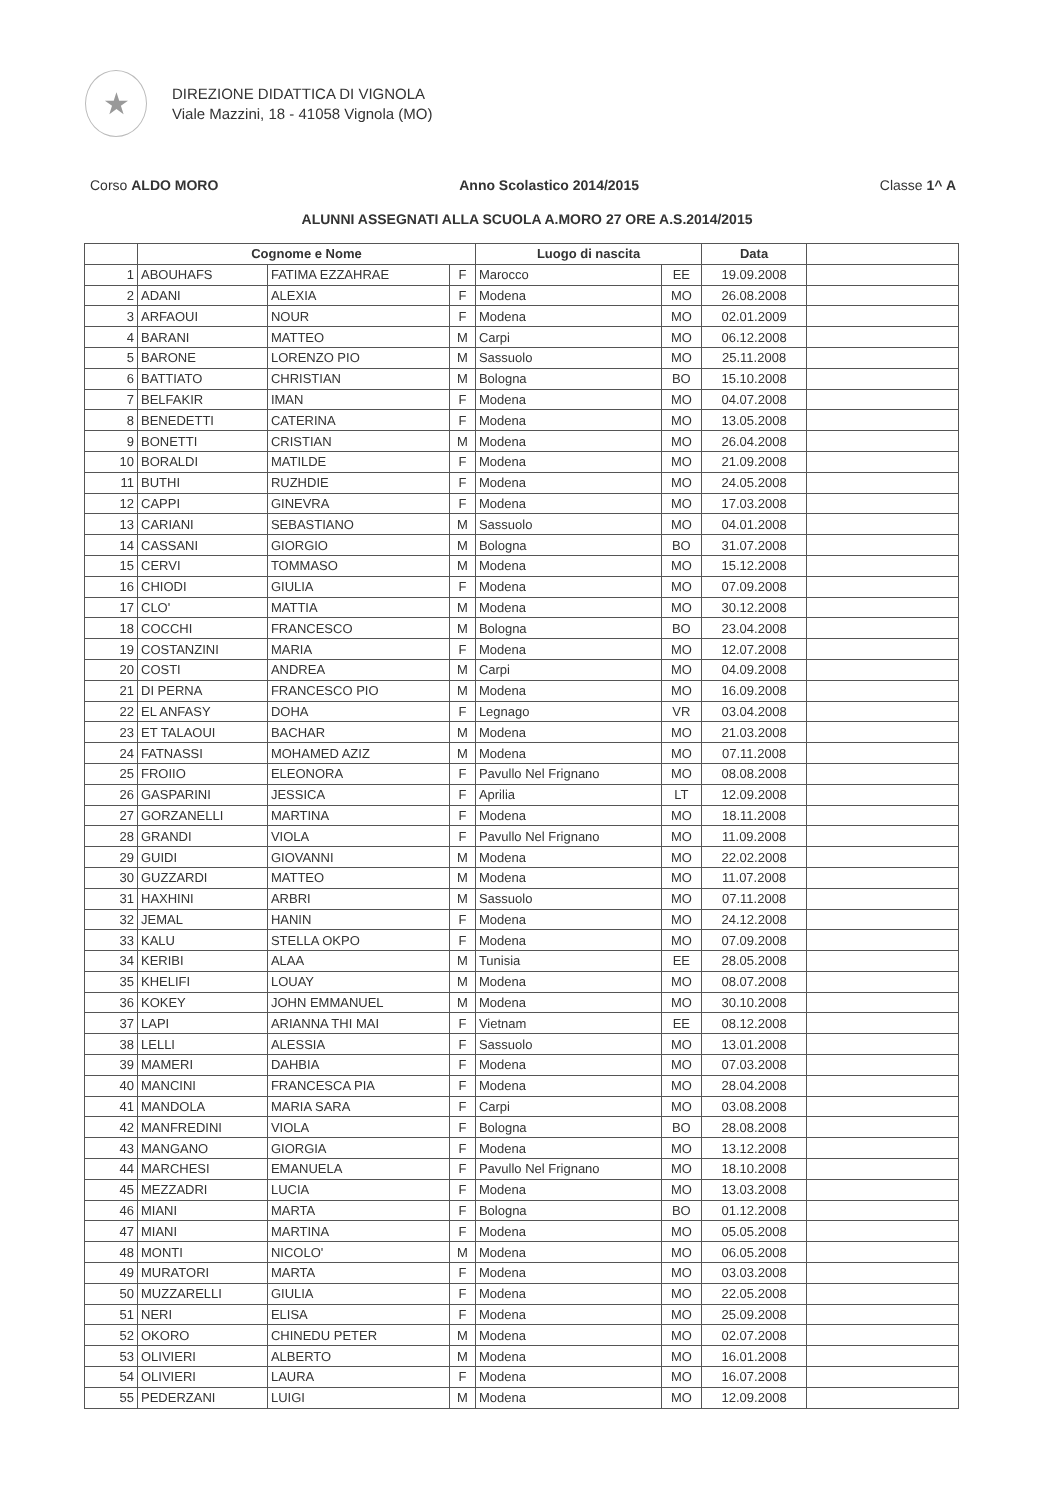★
DIREZIONE DIDATTICA DI VIGNOLA
Viale Mazzini, 18 - 41058 Vignola (MO)
Corso ALDO MORO Anno Scolastico 2014/2015 Classe 1^ A
ALUNNI ASSEGNATI ALLA SCUOLA A.MORO 27 ORE A.S.2014/2015
| | Cognome e Nome | | | Luogo di nascita | | Data | |
| --- | --- | --- | --- | --- | --- | --- | --- |
| 1 | ABOUHAFS | FATIMA EZZAHRAE | F | Marocco | EE | 19.09.2008 | |
| 2 | ADANI | ALEXIA | F | Modena | MO | 26.08.2008 | |
| 3 | ARFAOUI | NOUR | F | Modena | MO | 02.01.2009 | |
| 4 | BARANI | MATTEO | M | Carpi | MO | 06.12.2008 | |
| 5 | BARONE | LORENZO PIO | M | Sassuolo | MO | 25.11.2008 | |
| 6 | BATTIATO | CHRISTIAN | M | Bologna | BO | 15.10.2008 | |
| 7 | BELFAKIR | IMAN | F | Modena | MO | 04.07.2008 | |
| 8 | BENEDETTI | CATERINA | F | Modena | MO | 13.05.2008 | |
| 9 | BONETTI | CRISTIAN | M | Modena | MO | 26.04.2008 | |
| 10 | BORALDI | MATILDE | F | Modena | MO | 21.09.2008 | |
| 11 | BUTHI | RUZHDIE | F | Modena | MO | 24.05.2008 | |
| 12 | CAPPI | GINEVRA | F | Modena | MO | 17.03.2008 | |
| 13 | CARIANI | SEBASTIANO | M | Sassuolo | MO | 04.01.2008 | |
| 14 | CASSANI | GIORGIO | M | Bologna | BO | 31.07.2008 | |
| 15 | CERVI | TOMMASO | M | Modena | MO | 15.12.2008 | |
| 16 | CHIODI | GIULIA | F | Modena | MO | 07.09.2008 | |
| 17 | CLO' | MATTIA | M | Modena | MO | 30.12.2008 | |
| 18 | COCCHI | FRANCESCO | M | Bologna | BO | 23.04.2008 | |
| 19 | COSTANZINI | MARIA | F | Modena | MO | 12.07.2008 | |
| 20 | COSTI | ANDREA | M | Carpi | MO | 04.09.2008 | |
| 21 | DI PERNA | FRANCESCO PIO | M | Modena | MO | 16.09.2008 | |
| 22 | EL ANFASY | DOHA | F | Legnago | VR | 03.04.2008 | |
| 23 | ET TALAOUI | BACHAR | M | Modena | MO | 21.03.2008 | |
| 24 | FATNASSI | MOHAMED AZIZ | M | Modena | MO | 07.11.2008 | |
| 25 | FROIIO | ELEONORA | F | Pavullo Nel Frignano | MO | 08.08.2008 | |
| 26 | GASPARINI | JESSICA | F | Aprilia | LT | 12.09.2008 | |
| 27 | GORZANELLI | MARTINA | F | Modena | MO | 18.11.2008 | |
| 28 | GRANDI | VIOLA | F | Pavullo Nel Frignano | MO | 11.09.2008 | |
| 29 | GUIDI | GIOVANNI | M | Modena | MO | 22.02.2008 | |
| 30 | GUZZARDI | MATTEO | M | Modena | MO | 11.07.2008 | |
| 31 | HAXHINI | ARBRI | M | Sassuolo | MO | 07.11.2008 | |
| 32 | JEMAL | HANIN | F | Modena | MO | 24.12.2008 | |
| 33 | KALU | STELLA OKPO | F | Modena | MO | 07.09.2008 | |
| 34 | KERIBI | ALAA | M | Tunisia | EE | 28.05.2008 | |
| 35 | KHELIFI | LOUAY | M | Modena | MO | 08.07.2008 | |
| 36 | KOKEY | JOHN EMMANUEL | M | Modena | MO | 30.10.2008 | |
| 37 | LAPI | ARIANNA THI MAI | F | Vietnam | EE | 08.12.2008 | |
| 38 | LELLI | ALESSIA | F | Sassuolo | MO | 13.01.2008 | |
| 39 | MAMERI | DAHBIA | F | Modena | MO | 07.03.2008 | |
| 40 | MANCINI | FRANCESCA PIA | F | Modena | MO | 28.04.2008 | |
| 41 | MANDOLA | MARIA SARA | F | Carpi | MO | 03.08.2008 | |
| 42 | MANFREDINI | VIOLA | F | Bologna | BO | 28.08.2008 | |
| 43 | MANGANO | GIORGIA | F | Modena | MO | 13.12.2008 | |
| 44 | MARCHESI | EMANUELA | F | Pavullo Nel Frignano | MO | 18.10.2008 | |
| 45 | MEZZADRI | LUCIA | F | Modena | MO | 13.03.2008 | |
| 46 | MIANI | MARTA | F | Bologna | BO | 01.12.2008 | |
| 47 | MIANI | MARTINA | F | Modena | MO | 05.05.2008 | |
| 48 | MONTI | NICOLO' | M | Modena | MO | 06.05.2008 | |
| 49 | MURATORI | MARTA | F | Modena | MO | 03.03.2008 | |
| 50 | MUZZARELLI | GIULIA | F | Modena | MO | 22.05.2008 | |
| 51 | NERI | ELISA | F | Modena | MO | 25.09.2008 | |
| 52 | OKORO | CHINEDU PETER | M | Modena | MO | 02.07.2008 | |
| 53 | OLIVIERI | ALBERTO | M | Modena | MO | 16.01.2008 | |
| 54 | OLIVIERI | LAURA | F | Modena | MO | 16.07.2008 | |
| 55 | PEDERZANI | LUIGI | M | Modena | MO | 12.09.2008 | |